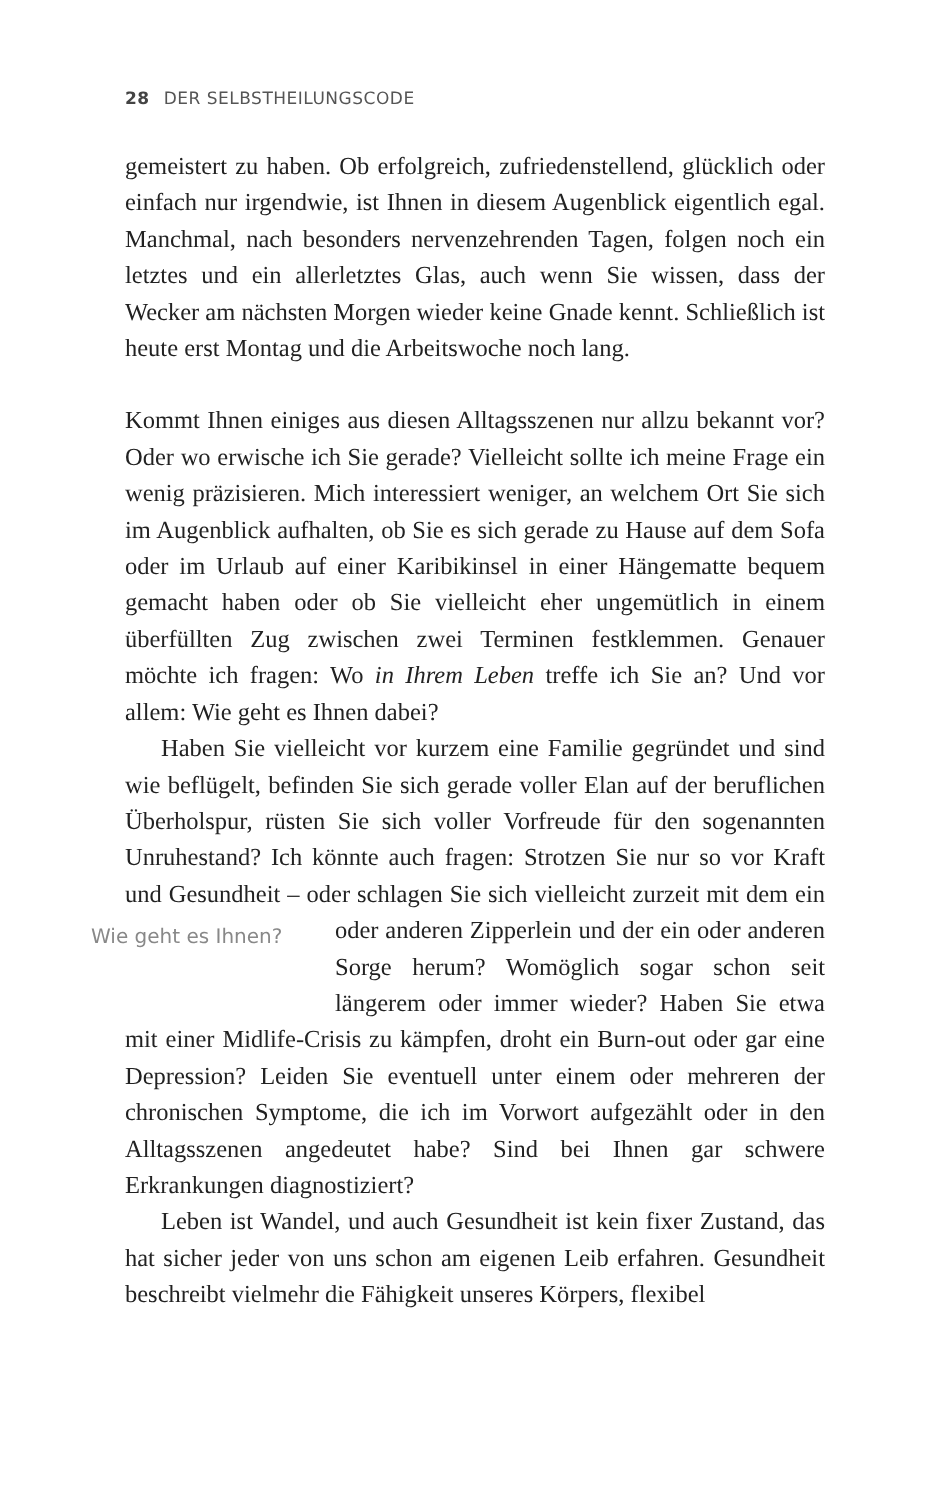28 DER SELBSTHEILUNGSCODE
gemeistert zu haben. Ob erfolgreich, zufriedenstellend, glücklich oder einfach nur irgendwie, ist Ihnen in diesem Augenblick eigentlich egal. Manchmal, nach besonders nervenzehrenden Tagen, folgen noch ein letztes und ein allerletztes Glas, auch wenn Sie wissen, dass der Wecker am nächsten Morgen wieder keine Gnade kennt. Schließlich ist heute erst Montag und die Arbeitswoche noch lang.
Kommt Ihnen einiges aus diesen Alltagsszenen nur allzu bekannt vor? Oder wo erwische ich Sie gerade? Vielleicht sollte ich meine Frage ein wenig präzisieren. Mich interessiert weniger, an welchem Ort Sie sich im Augenblick aufhalten, ob Sie es sich gerade zu Hause auf dem Sofa oder im Urlaub auf einer Karibikinsel in einer Hängematte bequem gemacht haben oder ob Sie vielleicht eher ungemütlich in einem überfüllten Zug zwischen zwei Terminen festklemmen. Genauer möchte ich fragen: Wo in Ihrem Leben treffe ich Sie an? Und vor allem: Wie geht es Ihnen dabei?
Haben Sie vielleicht vor kurzem eine Familie gegründet und sind wie beflügelt, befinden Sie sich gerade voller Elan auf der beruflichen Überholspur, rüsten Sie sich voller Vorfreude für den sogenannten Unruhestand? Ich könnte auch fragen: Strotzen Sie nur so vor Kraft und Gesundheit – oder schlagen Sie sich vielleicht zurzeit Wie geht es Ihnen? mit dem ein oder anderen Zipperlein und der ein oder anderen Sorge herum? Womöglich sogar schon seit längerem oder immer wieder? Haben Sie etwa mit einer Midlife-Crisis zu kämpfen, droht ein Burn-out oder gar eine Depression? Leiden Sie eventuell unter einem oder mehreren der chronischen Symptome, die ich im Vorwort aufgezählt oder in den Alltagsszenen angedeutet habe? Sind bei Ihnen gar schwere Erkrankungen diagnostiziert?
Leben ist Wandel, und auch Gesundheit ist kein fixer Zustand, das hat sicher jeder von uns schon am eigenen Leib erfahren. Gesundheit beschreibt vielmehr die Fähigkeit unseres Körpers, flexibel